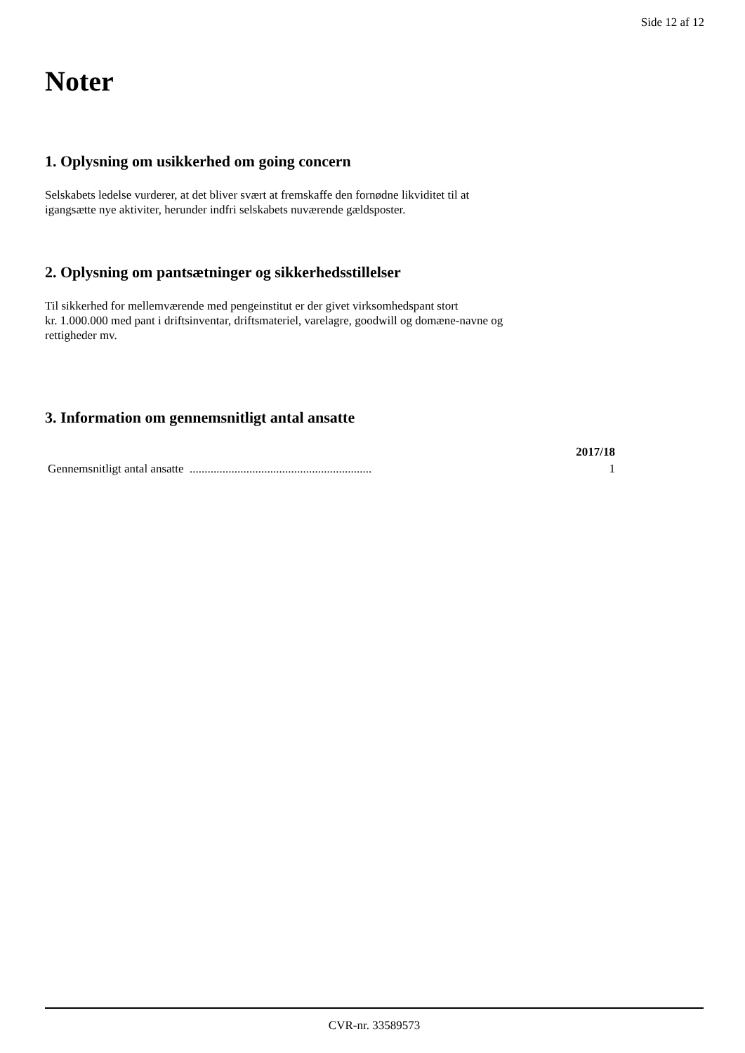Side 12 af 12
Noter
1. Oplysning om usikkerhed om going concern
Selskabets ledelse vurderer, at det bliver svært at fremskaffe den fornødne likviditet til at
igangsætte nye aktiviter, herunder indfri selskabets nuværende gældsposter.
2. Oplysning om pantsætninger og sikkerhedsstillelser
Til sikkerhed for mellemværende med pengeinstitut er der givet virksomhedspant stort
kr. 1.000.000 med pant i driftsinventar, driftsmateriel, varelagre, goodwill og domæne-navne og
rettigheder mv.
3. Information om gennemsnitligt antal ansatte
| | 2017/18 |
| --- | --- |
| Gennemsnitligt antal ansatte ............................................................. | 1 |
CVR-nr. 33589573